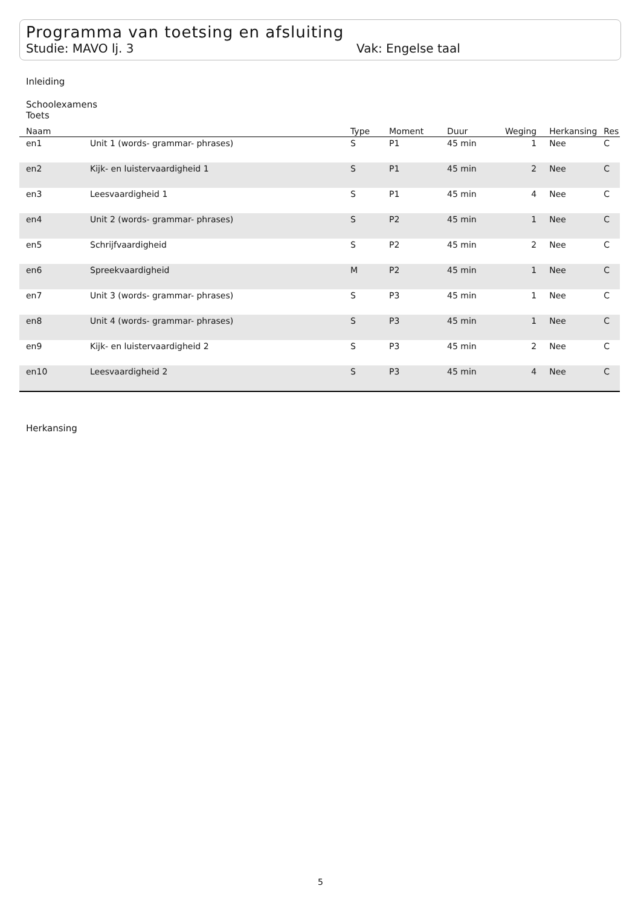Programma van toetsing en afsluiting
Studie: MAVO lj. 3 Vak: Engelse taal
Inleiding
Schoolexamens
Toets
| Naam | | Type | Moment | Duur | Weging | Herkansing | Res |
| --- | --- | --- | --- | --- | --- | --- | --- |
| en1 | Unit 1 (words- grammar- phrases) | S | P1 | 45 min | 1 | Nee | C |
| en2 | Kijk- en luistervaardigheid 1 | S | P1 | 45 min | 2 | Nee | C |
| en3 | Leesvaardigheid 1 | S | P1 | 45 min | 4 | Nee | C |
| en4 | Unit 2 (words- grammar- phrases) | S | P2 | 45 min | 1 | Nee | C |
| en5 | Schrijfvaardigheid | S | P2 | 45 min | 2 | Nee | C |
| en6 | Spreekvaardigheid | M | P2 | 45 min | 1 | Nee | C |
| en7 | Unit 3 (words- grammar- phrases) | S | P3 | 45 min | 1 | Nee | C |
| en8 | Unit 4 (words- grammar- phrases) | S | P3 | 45 min | 1 | Nee | C |
| en9 | Kijk- en luistervaardigheid 2 | S | P3 | 45 min | 2 | Nee | C |
| en10 | Leesvaardigheid 2 | S | P3 | 45 min | 4 | Nee | C |
Herkansing
5